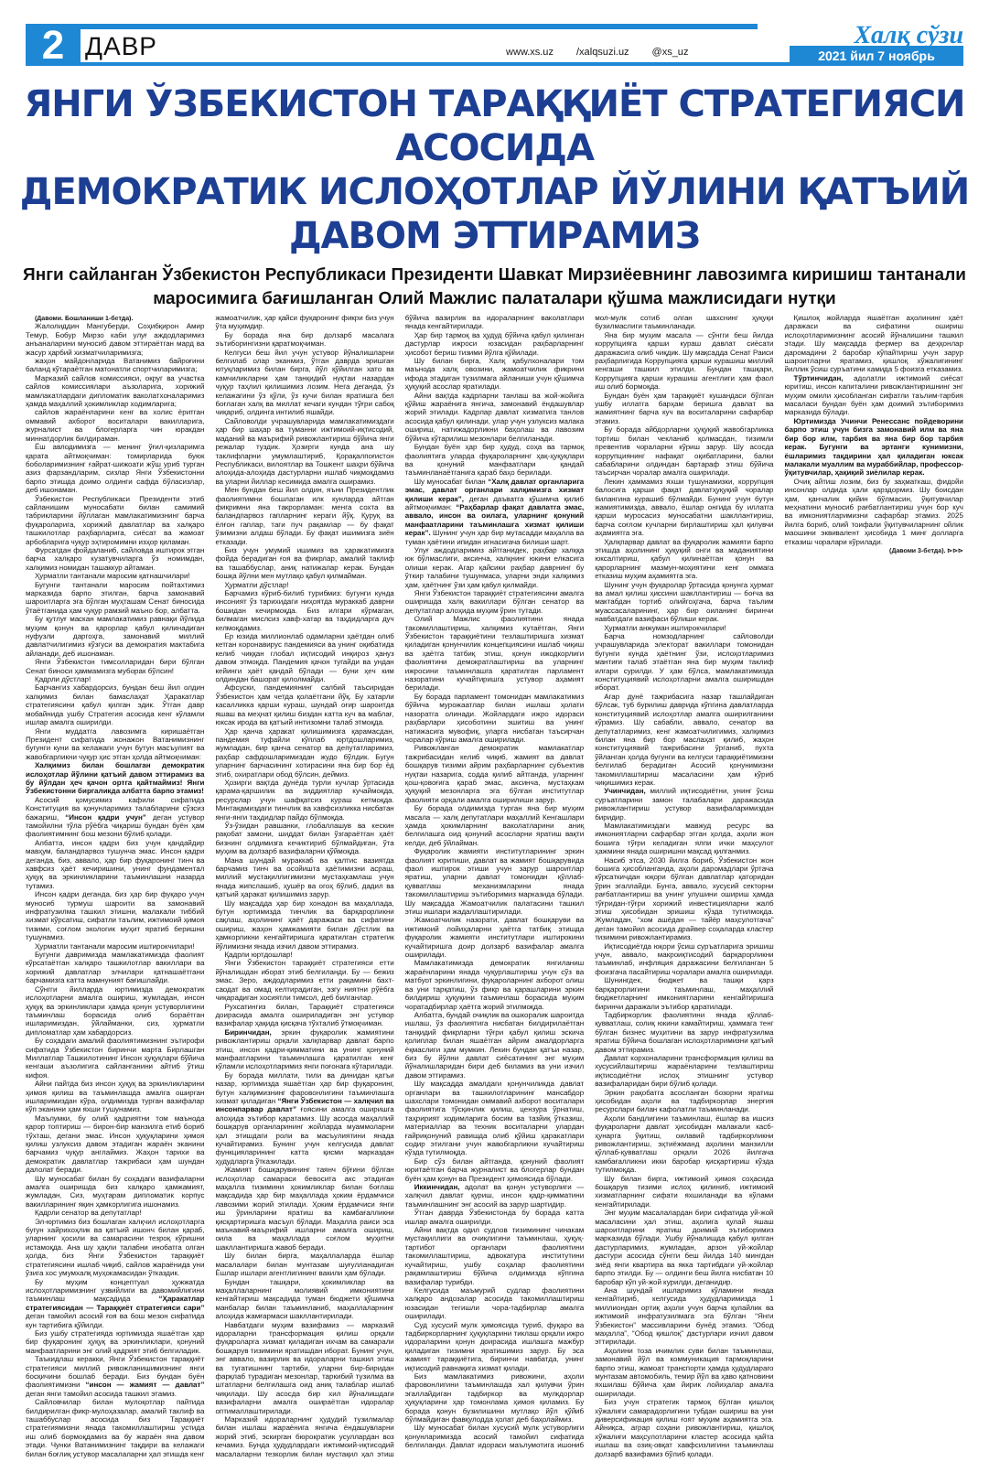2 ДАВР www.xs.uz /xalqsuzi.uz @xs_uz
Халқ сўзи
2021 йил 7 ноябрь
ЯНГИ ЎЗБЕКИСТОН ТАРАҚҚИЁТ СТРАТЕГИЯСИ АСОСИДА
ДЕМОКРАТИК ИСЛОҲОТЛАР ЙЎЛИНИ ҚАТЪИЙ ДАВОМ ЭТТИРАМИЗ
Янги сайланган Ўзбекистон Республикаси Президенти Шавкат Мирзиёевнинг лавозимга киришиш тантанали маросимига бағишланган Олий Мажлис палаталари қўшма мажлисидаги нутқи
(Давоми. Бошланиши 1-бетда).
Жалолиддин Мангуберди, Соҳибқирон Амир Темур, Бобур Мирзо каби улуғ аждодларимиз анъаналарини муносиб давом эттираётган мард ва жасур ҳарбий хизматчиларимизга;
жаҳон майдонларида Ватанимиз байроғини баланд кўтараётган матонатли спортчиларимизга;
Марказий сайлов комиссияси, округ ва участка сайлов комиссиялари аъзоларига, хорижий мамлакатлардаги дипломатик ваколатхоналаримиз ҳамда маҳаллий ҳокимликлар ходимларига;
сайлов жараёнларини кенг ва холис ёритган оммавий ахборот воситалари вакилларига, журналист ва блогерларга чин юракдан миннатдорлик билдираман.
Ёш авлодимизга — менинг ўғил-қизларимга қарата айтмоқчиман: томирларида буюк боболаримизнинг ғайрат-шижоати жўш уриб турган азиз фарзандларим, сизлар Янги Ўзбекистонни барпо этишда доимо олдинги сафда бўласизлар, деб ишонаман.
Ўзбекистон Республикаси Президенти этиб сайланишим муносабати билан самимий табрикларини йўллаган мамлакатимизнинг барча фуқароларига, хорижий давлатлар ва халқаро ташкилотлар раҳбарларига, сиёсат ва жамоат арбобларига чуқур эҳтиромимни изҳор қиламан.
Фурсатдан фойдаланиб, сайловда иштирок этган барча халқаро кузатувчиларга ўз номимдан, халқимиз номидан ташаккур айтаман.
Ҳурматли тантанали маросим қатнашчилари!
Бугунги тантанали маросим пойтахтимиз марказида барпо этилган, барча замонавий шароитларга эга бўлган муҳташам Сенат биносида ўтаётганида ҳам чуқур рамзий маъно бор, албатта.
Бу қутлуғ маскан мамлакатимиз равнақи йўлида муҳим қонун ва қарорлар қабул қилинадиган нуфузли даргоҳга, замонавий миллий давлатчилигимиз кўзгуси ва демократия мактабига айланади, деб ишонаман.
Янги Ўзбекистон тимсолларидан бири бўлган Сенат биноси ҳаммамизга муборак бўлсин!
Қадрли дўстлар!
Барчангиз хабардорсиз, бундан беш йил олдин халқимиз билан бамаслаҳат Ҳаракатлар стратегиясини қабул қилган эдик. Ўтган давр мобайнида ушбу Стратегия асосида кенг кўламли ишлар амалга оширилди.
Янги муддатга лавозимга киришаётган Президент сифатида жонажон Ватанимизнинг бугунги куни ва келажаги учун бутун масъулият ва жавобгарликни чуқур ҳис этган ҳолда айтмоқчиман:
Халқимиз билан бошлаган демократик ислоҳотлар йўлини қатъий давом эттирамиз ва бу йўлдан ҳеч қачон ортга қайтмаймиз! Янги Ўзбекистонни биргаликда албатта барпо этамиз!
Асосий қомусимиз кафили сифатида Конституция ва қонунларимиз талабларини сўзсиз бажариш, “Инсон қадри учун” деган устувор тамойилни тўла рўёбга чиқариш бундан буён ҳам фаолиятимнинг бош мезони бўлиб қолади.
Албатта, инсон қадри биз учун қандайдир мавҳум, баландпарвоз тушунча эмас. Инсон қадри деганда, биз, аввало, ҳар бир фуқаронинг тинч ва хавфсиз ҳаёт кечиришини, унинг фундаментал ҳуқуқ ва эркинликларини таъминлашни назарда тутамиз.
Инсон қадри деганда, биз ҳар бир фуқаро учун муносиб турмуш шароити ва замонавий инфратузилма ташкил этишни, малакали тиббий хизмат кўрсатиш, сифатли таълим, ижтимоий ҳимоя тизими, соғлом экологик муҳит яратиб беришни тушунамиз.
Ҳурматли тантанали маросим иштирокчилари!
Бугунги давримизда мамлакатимизда фаолият кўрсатаётган халқаро ташкилотлар вакиллари ва хорижий давлатлар элчилари қатнашаётгани барчамизга катта мамнуният бағишлайди.
Сўнгги йилларда юртимизда демократик ислоҳотларни амалга ошириш, жумладан, инсон ҳуқуқ ва эркинликлари ҳамда қонун устуворлигини таъминлаш борасида олиб бораётган ишларимиздан, ўйлайманки, сиз, ҳурматли дипломатлар ҳам хабардорсиз.
Бу соҳадаги амалий фаолиятимизнинг эътирофи сифатида Ўзбекистон биринчи марта Бирлашган Миллатлар Ташкилотининг Инсон ҳуқуқлари бўйича кенгаши аъзолигига сайланганини айтиб ўтиш кифоя.
Айни пайтда биз инсон ҳуқуқ ва эркинликларини ҳимоя қилиш ва таъминлашда амалга оширган ишларимиздан кўра, олдимизда турган вазифалар кўп эканини ҳам яхши тушунамиз.
Маълумки, бу олий қадриятни том маънода қарор топтириш — бирон-бир манзилга етиб бориб тўхташ, дегани эмас. Инсон ҳуқуқларини ҳимоя қилиш узлуксиз давом этадиган жараён эканини барчамиз чуқур англаймиз. Жаҳон тарихи ва демократик давлатлар тажрибаси ҳам шундан далолат беради.
Шу муносабат билан бу соҳадаги вазифаларни амалга оширишда биз халқаро ҳамжамият, жумладан, Сиз, муҳтарам дипломатик корпус вакилларининг яқин ҳамкорлигига ишонамиз.
Қадрли сенатор ва депутатлар!
Эл-юртимиз биз бошлаган халқчил ислоҳотларга бугун хайрихоҳлик ва қатъий ишонч билан қараб, уларнинг ҳосили ва самарасини тезроқ кўришни истамоқда. Ана шу ҳақли талабни инобатга олган ҳолда, биз Янги Ўзбекистон тараққиёт стратегиясини ишлаб чиқиб, сайлов жараёнида уни ўзига хос умумхалқ муҳокамасидан ўтказдик.
Бу муҳим концептуал ҳужжатда ислоҳотларимизнинг узвийлиги ва давомийлигини таъминлаш мақсадида “Ҳаракатлар стратегиясидан — Тараққиёт стратегияси сари” деган тамойил асосий ғоя ва бош мезон сифатида кун тартибига қўйилди.
Биз ушбу стратегияда юртимизда яшаётган ҳар бир фуқаронинг ҳуқуқ ва эркинликлари, қонуний манфаатларини энг олий қадрият этиб белгиладик.
Таъкидлаш керакки, Янги Ўзбекистон тараққиёт стратегияси миллий ривожланишимизнинг янги босқичини бошлаб беради. Биз бундан буён фаолиятимизни “инсон — жамият — давлат” деган янги тамойил асосида ташкил этамиз.
Сайловчилар билан мулоқотлар пайтида билдирилган фикр-мулоҳазалар, амалий таклиф ва ташаббуслар асосида биз Тараққиёт стратегиямизни янада такомиллаштириш устида иш олиб бормоқдамиз ва бу жараён яна давом этади. Чунки Ватанимизнинг тақдири ва келажаги билан боғлиқ устувор масалаларни ҳал этишда кенг жамоатчилик, ҳар қайси фуқаронинг фикри биз учун ўта муҳимдир.
Бу борада яна бир долзарб масалага эътиборингизни қаратмоқчиман.
Келгуси беш йил учун устувор йўналишларни белгилаб олар эканмиз, ўтган даврда эришган ютуқларимиз билан бирга, йўл қўйилган хато ва камчиликларни ҳам танқидий нуқтаи назардан чуқур таҳлил қилишимиз лозим. Нега деганда, ўз келажагини ўз қўли, ўз кучи билан яратишга бел боғлаган халқ ва миллат кечаги кундан тўғри сабоқ чиқариб, олдинга интилиб яшайди.
Сайловолди учрашувларида мамлакатимиздаги ҳар бир шаҳар ва туманни ижтимоий-иқтисодий, маданий ва маърифий ривожлантириш бўйича янги режалар туздик. Ҳозирги кунда ана шу таклифларни умумлаштириб, Қорақалпоғистон Республикаси, вилоятлар ва Тошкент шаҳри бўйича алоҳида-алоҳида дастурларни ишлаб чиқмоқдамиз ва уларни йиллар кесимида амалга оширамиз.
Мен бундан беш йил олдин, яъни Президентлик фаолиятимни бошлаган илк кунларда айтган фикримни яна такрорламан: менга сохта ва баландпарвоз гапларнинг кераги йўқ. Қуруқ ва ёлғон гаплар, таги пуч рақамлар — бу фақат ўзимизни алдаш бўлади. Бу фақат ишимизга зиён етказади.
Биз учун умумий ишимиз ва ҳаракатимизга фойда берадиган ғоя ва фикрлар, амалий таклиф ва ташаббуслар, аниқ натижалар керак. Бундан бошқа йўлни мен мутлақо қабул қилмайман.
Ҳурматли дўстлар!
Барчамиз кўриб-билиб турибмиз: бугунги кунда инсоният ўз тарихидаги ниҳоятда мураккаб даврни бошидан кечирмоқда. Биз илгари кўрмаган, билмаган мислсиз хавф-хатар ва таҳдидларга дуч келмоқдамиз.
Ер юзида миллионлаб одамларни ҳаётдан олиб кетган коронавирус пандемияси ва унинг оқибатида келиб чиққан глобал иқтисодий инқироз ҳануз давом этмоқда. Пандемия қачон тугайди ва ундан кейинги ҳаёт қандай бўлади — буни ҳеч ким олдиндан башорат қилолмайди.
Афсуски, пандемиянинг салбий таъсиридан Ўзбекистон ҳам четда қолаётгани йўқ. Бу хатарли касалликка қарши кураш, шундай оғир шароитда яшаш ва меҳнат қилиш биздан катта куч ва маблағ, юксак ирода ва қатъий интизомни талаб этмоқда.
Ҳар қанча ҳаракат қилишимизга қарамасдан, пандемия туфайли кўплаб юртдошларимиз, жумладан, бир қанча сенатор ва депутатларимиз, раҳбар сафдошларимиздан жудо бўлдик. Бугун уларнинг барчасининг хотирасини яна бир бор ёд этиб, охиратлари обод бўлсин, деймиз.
Ҳозирги вақтда дунёда турли кучлар ўртасида қарама-қаршилик ва зиддиятлар кучаймоқда, ресурслар учун шафқатсиз кураш кетмоқда. Минтақамиздаги тинчлик ва хавфсизликка нисбатан янги-янги таҳдидлар пайдо бўлмоқда.
Ўз-ўзидан равшанки, глобаллашув ва кескин рақобат замони, шиддат билан ўзгараётган ҳаёт бизнинг олдимизга кечиктириб бўлмайдиган, ўта муҳим ва долзарб вазифаларни қўймоқда.
Мана шундай мураккаб ва қалтис вазиятда барчамиз тинч ва осойишта ҳаётимизни асраш, миллий мустақиллигимизни мустаҳкамлаш учун янада жипслашиб, ҳушёр ва огоҳ бўлиб, дадил ва қатъий ҳаракат қилишимиз зарур.
Шу мақсадда ҳар бир хонадон ва маҳаллада, бутун юртимизда тинчлик ва барқарорликни сақлаш, аҳолининг ҳаёт даражаси ва сифатини ошириш, жаҳон ҳамжамияти билан дўстлик ва ҳамкорликни кенгайтиришга қаратилган стратегик йўлимизни янада изчил давом эттирамиз.
Қадрли юртдошлар!
Янги Ўзбекистон тараққиёт стратегияси етти йўналишдан иборат этиб белгиланди. Бу — бежиз эмас. Зеро, аждодларимиз етти рақамини бахт-саодат ва омад келтирадиган, эзгу ниятни рўёбга чиқарадиган хосиятли тимсол, деб билганлар.
Рухсатингиз билан, Тараққиёт стратегияси доирасида амалга ошириладиган энг устувор вазифалар ҳақида қисқача тўхталиб ўтмоқчиман.
Биринчидан, эркин фуқаролик жамиятини ривожлантириш орқали халқпарвар давлат барпо этиш, инсон қадри-қимматини ва унинг қонуний манфаатларини таъминлашга қаратилган кенг кўламли ислоҳотларимиз янги поғонага кўтарилади.
Бу борада миллати, тили ва динидан қатъи назар, юртимизда яшаётган ҳар бир фуқаронинг, бутун халқимизнинг фаровонлигини таъминлашга хизмат қиладиган “Янги Ўзбекистон — халқчил ва инсонпарвар давлат” ғоясини амалга оширишга алоҳида эътибор қаратамиз. Шу асосда маҳаллий бошқарув органларининг жойларда муаммоларни ҳал этишдаги роли ва масъулиятини янада кучайтирамиз. Бунинг учун келгусида давлат функцияларининг катта қисми марказдан ҳудудларга ўтказилади.
Жамият бошқарувининг таянч бўғини бўлган ислоҳотлар самараси бевосита акс этадиган маҳалла тизимини ҳокимликлар билан боғлаш мақсадида ҳар бир маҳаллада ҳоким ёрдамчиси лавозими жорий этилади. Ҳоким ёрдамчиси янги иш ўринларини яратиш ва камбағалликни қисқартиришга масъул бўлади. Маҳалла раиси эса маънавий-маърифий ишларни амалга ошириш, оила ва маҳаллада соғлом муҳитни шакллантиришга жавоб беради.
Шу билан бирга, маҳаллаларда ёшлар масалалари билан мунтазам шуғулланадиган Ёшлар ишлари агентлигининг вакили ҳам бўлади.
Бундан ташқари, ҳокимликлар ва маҳаллаларнинг молиявий имкониятини кенгайтириш мақсадида туман бюджети қўшимча манбалар билан таъминланиб, маҳаллаларнинг алоҳида жамғармаси шакллантирилади.
Навбатдаги муҳим вазифамиз — марказий идораларни трансформация қилиш орқали фуқароларга хизмат қиладиган ихчам ва самарали бошқарув тизимини яратишдан иборат. Бунинг учун, энг аввало, вазирлик ва идораларни ташкил этиш ва тугатишнинг тартиби, уларни бир-биридан фарқлаб турадиган мезонлар, таркибий тузилма ва штатларни белгилашга оид аниқ талаблар ишлаб чиқилади. Шу асосда бир хил йўналишдаги вазифаларни амалга ошираётган идоралар оптималлаштирилади.
Марказий идораларнинг ҳудудий тузилмалар билан ишлаш жараёнига янгича ёндашувларни жорий этиб, эскирган бюрократик усуллардан воз кечамиз. Бунда ҳудудлардаги ижтимоий-иқтисодий масалаларни тезкорлик билан мустақил ҳал этиш бўйича вазирлик ва идораларнинг ваколатлари янада кенгайтирилади.
Ҳар бир тармоқ ва ҳудуд бўйича қабул қилинган дастурлар ижроси юзасидан раҳбарларнинг ҳисобот бериш тизими йўлга қўйилади.
Шу билан бирга, Халқ қабулхоналари том маънода халқ овозини, жамоатчилик фикрини ифода этадиган тузилмага айланиши учун қўшимча ҳуқуқий асослар яратилади.
Айни вақтда кадрларни танлаш ва жой-жойига қўйиш жараёнига янгича, замонавий ёндашувлар жорий этилади. Кадрлар давлат хизматига танлов асосида қабул қилинади, улар учун узлуксиз малака ошириш, натижадорликни баҳолаш ва лавозим бўйича кўтарилиш мезонлари белгиланади.
Бундан буён ҳар бир ҳудуд, соҳа ва тармоқ фаолиятига уларда фуқароларнинг ҳақ-ҳуқуқлари ва қонуний манфаатлари қандай таъминланаётганига қараб баҳо берилади.
Шу муносабат билан “Халқ давлат органларига эмас, давлат органлари халқимизга хизмат қилиши керак”, деган даъватга қўшимча қилиб айтмоқчиман: “Раҳбарлар фақат давлатга эмас, аввало, инсон ва оилага, уларнинг қонуний манфаатларини таъминлашга хизмат қилиши керак”. Шунинг учун ҳар бир мутасадди маҳалла ва туман ҳаётини ипидан игнасигача билиши шарт.
Улуғ аждодларимиз айтганидек, раҳбар халққа юк бўлмаслиги, аксинча, халқнинг юкини елкасига олиши керак. Агар қайсики раҳбар даврнинг бу ўткир талабини тушунмаса, уларни энди халқимиз ҳам, ҳаётнинг ўзи ҳам қабул қилмайди.
Янги Ўзбекистон тараққиёт стратегиясини амалга оширишда халқ вакиллари бўлган сенатор ва депутатлар алоҳида муҳим ўрин тутади.
Олий Мажлис фаолиятини янада такомиллаштириш, халқимиз кутаётган, Янги Ўзбекистон тараққиётини тезлаштиришга хизмат қиладиган қонунчилик концепциясини ишлаб чиқиш ва ҳаётга татбиқ этиш, қонун ижодкорлиги фаолиятини демократлаштириш ва уларнинг ижросини таъминлашга қаратилган парламент назоратини кучайтиришга устувор аҳамият берилади.
Бу борада парламент томонидан мамлакатимиз бўйича мурожаатлар билан ишлаш ҳолати назоратга олинади. Жойлардаги ижро идораси раҳбарлари ҳисоботини эшитиш ва унинг натижасига мувофиқ, уларга нисбатан таъсирчан чоралар кўриш амалга оширилади.
Ривожланган демократик мамлакатлар тажрибасидан келиб чиқиб, жамият ва давлат бошқарув тизими айрим раҳбарларнинг субъектив нуқтаи назарига, содда қилиб айтганда, уларнинг қош-қовоғига қараб эмас, аксинча, мустаҳкам ҳуқуқий мезонларга эга бўлган институтлар фаолияти орқали амалга оширилиши зарур.
Бу борада олдимизда турган яна бир муҳим масала — халқ депутатлари маҳаллий Кенгашлари ҳамда ҳокимларнинг ваколатларини аниқ белгилашга оид қонуний асосларни яратиш вақти келди, деб ўйлайман.
Фуқаролик жамияти институтларининг эркин фаолият юритиши, давлат ва жамият бошқарувида фаол иштирок этиши учун зарур шароитлар яратиш, уларни давлат томонидан қўллаб-қувватлаш механизмларини янада такомиллаштириш эътиборимиз марказида бўлади. Шу мақсадда Жамоатчилик палатасини ташкил этиш ишлари жадаллаштирилади.
Жамоатчилик назорати, давлат бошқаруви ва ижтимоий лойиҳаларни ҳаётга татбиқ этишда фуқаролик жамияти институтлари иштирокини кучайтиришга доир долзарб вазифалар амалга оширилади.
Мамлакатимизда демократик янгиланиш жараёнларини янада чуқурлаштириш учун сўз ва матбуот эркинлигини, фуқароларнинг ахборот олиш ва уни тарқатиш, ўз фикр ва қарашларини эркин билдириш ҳуқуқини таъминлаш борасида муҳим чоратадбирлар ҳаётга жорий этилмоқда.
Албатта, бундай очиқлик ва ошкоралик шароитда ишлаш, ўз фаолиятига нисбатан билдирилаётган танқидий фикрларни тўғри қабул қилиш эскича қолиплар билан яшаётган айрим амалдорларга ёқмаслиги ҳам мумкин. Лекин бундан қатъи назар, биз бу йўлни давлат сиёсатининг энг муҳим йўналишларидан бири деб биламиз ва уни изчил давом эттирамиз.
Шу мақсадда амалдаги қонунчиликда давлат органлари ва ташкилотларининг мансабдор шахслари томонидан оммавий ахборот воситалари фаолиятига тўсқинлик қилиш, цензура ўрнатиш, таҳририят ходимларига босим ва тазйиқ ўтказиш, материаллар ва техник воситаларни улардан ғайриқонуний равишда олиб қўйиш ҳаракатлари содир этилгани учун жавобгарликни кучайтириш кўзда тутилмоқда.
Бир сўз билан айтганда, қонуний фаолият юритаётган барча журналист ва блогерлар бундан буён ҳам қонун ва Президент ҳимоясида бўлади.
Иккинчидан, адолат ва қонун устуворлиги — халқчил давлат қуриш, инсон қадр-қимматини таъминлашнинг энг асосий ва зарур шартидир.
Ўтган даврда Ўзбекистонда бу борада катта ишлар амалга оширилди.
Айни вақтда одил судлов тизимининг чинакам мустақиллиги ва очиқлигини таъминлаш, ҳуқуқ-тартибот органлари фаолиятини такомиллаштириш, адвокатура институтини кучайтириш, ушбу соҳалар фаолиятини рақамлаштириш бўйича олдимизда кўпгина вазифалар турибди.
Келгусида маъмурий судлар фаолиятини халқаро андозалар асосида такомиллаштириш юзасидан тегишли чора-тадбирлар амалга оширилади.
Суд хусусий мулк ҳимоясида туриб, фуқаро ва тадбиркорларнинг ҳуқуқларини тиклаш орқали ижро идораларини қонун доирасида ишлашга мажбур қиладиган тизимни яратишимиз зарур. Бу эса жамият тараққиётига, биринчи навбатда, унинг иқтисодий равнақига хизмат қилади.
Биз мамлакатимиз ривожини, аҳоли фаровонлигини таъминлашда хал қилувчи ўрин эгаллайдиган тадбиркор ва мулкдорлар ҳуқуқларини ҳар томонлама ҳимоя қиламиз. Бу борада қонун бузилишини мутлақо йўл қўйиб бўлмайдиган фавқулодда ҳолат деб баҳолаймиз.
Шу муносабат билан хусусий мулк устуворлиги қонунларимизда асосий тамойил сифатида белгиланди. Давлат идораси маълумотига ишониб мол-мулк сотиб олган шахснинг ҳуқуқи бузилмаслиги таъминланади.
Яна бир муҳим масала — сўнгги беш йилда коррупцияга қарши кураш давлат сиёсати даражасига олиб чиқдик. Шу мақсадда Сенат Раиси раҳбарлигида Коррупцияга қарши курашиш миллий кенгаши ташкил этилди. Бундан ташқари, Коррупцияга қарши курашиш агентлиги ҳам фаол иш олиб бормоқда.
Бундан буён ҳам тараққиёт кушандаси бўлган ушбу иллатга барҳам беришга давлат ва жамиятнинг барча куч ва воситаларини сафарбар этамиз.
Бу борада айбдорларни ҳуқуқий жавобгарликка тортиш билан чекланиб қолмасдан, тизимли превентив чораларни кўриш зарур. Шу асосда коррупциянинг нафақат оқибатларини, балки сабабларини олдиндан бартараф этиш бўйича таъсирчан чоралар амалга оширилади.
Лекин ҳаммамиз яхши тушунамизки, коррупция балосига қарши фақат давлатҳуқуқий чоралар билангина курашиб бўлмайди. Бунинг учун бутун жамиятимизда, аввало, ёшлар онгида бу иллатга қарши муросасиз муносабатни шакллантириш, барча соғлом кучларни бирлаштириш ҳал қилувчи аҳамиятга эга.
Ҳалқпарвар давлат ва фуқаролик жамияти барпо этишда аҳолининг ҳуқуқий онги ва маданиятини юксалтириш, қабул қилинаётган қонун ва қарорларнинг мазмун-моҳиятини кенг оммага етказиш муҳим аҳамиятга эга.
Шунинг учун фуқаролар ўртасида қонунга ҳурмат ва амал қилиш ҳиссини шакллантириш — боғча ва мактабдан тортиб олийгоҳгача, барча таълим муассасаларининг, ҳар бир оиланинг биринчи навбатдаги вазифаси бўлиши керак.
Ҳурматли анжуман иштирокчилари!
Барча номзодларнинг сайловолди учрашувларида электорат вакиллари томонидан бугунги кунда ҳаётнинг ўзи, ислоҳотларимиз мантиғи талаб этаётган яна бир муҳим таклиф илгари сурилди. У ҳам бўлса, мамлакатимизда конституциявий ислоҳотларни амалга оширишдан иборат.
Агар дунё тажрибасига назар ташлайдиган бўлсак, туб бурилиш даврида кўпгина давлатларда конституциявий ислоҳотлар амалга оширилганини кўрамиз. Шу сабабли, аввало, сенатор ва депутатларимиз, кенг жамоатчилигимиз, халқимиз билан яна бир бор маслаҳат қилиб, жаҳон конституциявий тажрибасини ўрганиб, пухта ўйланган ҳолда бугунги ва келгуси тараққиётимизни белгилаб берадиган Асосий қонунимизни такомиллаштириш масаласини ҳам кўриб чиқишимиз керак.
Учинчидан, миллий иқтисодиётни, унинг ўсиш суръатларини замон талабалари даражасида ривожлантириш устувор вазифаларимиздан биридир.
Мамлакатимиздаги мавжуд ресурс ва имкониятларни сафарбар этган ҳолда, аҳоли жон бошига тўғри келадиган ялпи ички маҳсулот ҳажмини янада оширишни мақсад қилганмиз.
Насиб этса, 2030 йилга бориб, Ўзбекистон жон бошига ҳисобланганда, аҳоли даромадлари ўртача кўрсаткичдан юқори бўлган давлатлар қаторидан ўрин эгаллайди. Бунга, аввало, хусусий секторни рағбатлантириш ва унинг улушини ошириш ҳамда тўғридан-тўғри хорижий инвестицияларни жалб этиш ҳисобидан эришиш кўзда тутилмоқда. Жумладан, “хом ашёдан — тайёр маҳсулотгача” деган тамойил асосида драйвер соҳаларда кластер тизимини ривожлантирамиз.
Иқтисодиётда юқори ўсиш суръатларига эришиш учун, аввало, макроиқтисодий барқарорликни таъминлаб, инфляция даражасини белгиланган 5 фоизгача пасайтириш чоралари амалга оширилади.
Шунингдек, бюджет ва ташқи қарз барқарорлигини таъминлаш, маҳаллий бюджетларнинг имкониятларини кенгайтиришга биринчи даражали эътибор қаратилади.
Тадбиркорлик фаолиятини янада қўллаб-қувватлаш, солиқ юкини камайтириш, ҳаммага тенг бўлган бизнес муҳитини ва зарур инфратузилма яратиш бўйича бошлаган ислоҳотларимизни қатъий давом эттирамиз.
Давлат корхоналарини трансформация қилиш ва хусусийлаштириш жараёнларини тезлаштириш иқтисодиётни ислоҳ этишнинг устувор вазифаларидан бири бўлиб қолади.
Эркин рақобатга асосланган бозорни яратиш ҳисобидан аҳоли ва тадбиркорлар энергия ресурслари билан кафолатли таъминланади.
Аҳоли бандлигини таъминлаш, ёшлар ва ишсиз фуқароларни давлат ҳисобидан малакали касб-ҳунарга ўқитиш, оилавий тадбиркорликни ривожлантириш, эҳтиёжманд аҳолини манзилли қўллаб-қувватлаш орқали 2026 йилгача камбағалликни икки баробар қисқартириш кўзда тутилмоқда.
Шу билан бирга, ижтимоий ҳимоя соҳасида бошқарув тизими ислоҳ қилиниб, ижтимоий хизматларнинг сифати яхшиланади ва кўлами кенгайтирилади.
Энг муҳим масалалардан бири сифатида уй-жой масаласини ҳал этиш, аҳолига қулай яшаш шароитларини яратиш доимий эътиборимиз марказида бўлади. Ушбу йўналишда қабул қилган дастурларимиз, жумладан, арзон уй-жойлар дастури асосида сўнгги беш йилда 140 мингдан зиёд янги квартира ва якка тартибдаги уй-жойлар барпо этилди. Бу — олдинги беш йилга нисбатан 10 баробар кўп уй-жой курилди, деганидир.
Ана шундай ишларимиз кўламини янада кенгайтириб, келгусида ҳудудларимизда 1 миллиондан ортиқ аҳоли учун барча қулайлик ва ижтимоий инфратузилмага эга бўлган “Янги Ўзбекистон” массивларини бунёд этамиз. “Обод маҳалла”, “Обод қишлоқ” дастурлари изчил давом эттирилади.
Аҳолини тоза ичимлик суви билан таъминлаш, замонавий йўл ва коммуникация тармоқларини барпо этиш, жамоат транспорти ҳамда ҳудудларaro мунтазам автомобиль, темир йўл ва ҳаво қатновини яхшилаш бўйича ҳам йирик лойиҳалар амалга оширилади.
Биз учун стратегик тармоқ бўлган қишлоқ хўжалиги самарадорлигини тубдан ошириш ва уни диверсификация қилиш ғоят муҳим аҳамиятга эга. Айниқса, аграр соҳани ривожлантириш, қишлоқ хўжалиги маҳсулотларини кластер асосида қайта ишлаш ва озиқ-овқат хавфсизлигини таъминлаш долзарб вазифамиз бўлиб қолади.
Қишлоқ жойларда яшаётган аҳолининг ҳаёт даражаси ва сифатини ошириш ислоҳотларимизнинг асосий йўналишини ташкил этади. Шу мақсадда фермер ва деҳқонлар даромадини 2 баробар кўпайтириш учун зарур шароитларни яратамиз, қишлоқ хўжалигининг йиллик ўсиш суръатини камида 5 фоизга етказамиз.
Тўртинчидан, адолатли ижтимоий сиёсат юритиш, инсон капиталини ривожлантиришнинг энг муҳим омили ҳисобланган сифатли таълим-тарбия масаласи бундан буён ҳам доимий эътиборимиз марказида бўлади.
Юртимизда Учинчи Ренессанс пойдеворини барпо этиш учун бизга замонавий илм ва яна бир бор илм, тарбия ва яна бир бор тарбия керак. Бугунги ва эртанги кунимизни, ёшларимиз тақдирини ҳал қиладиган юксак малакали муаллим ва мураббийлар, профессор-ўқитувчилар, ҳақиқий зиёлилар керак.
Очиқ айтиш лозим, биз бу заҳматкаш, фидойи инсонлар олдида ҳали қарздормиз. Шу боисдан ҳам, қанчалик қийин бўлмасин, ўқитувчилар меҳнатини муносиб рағбатлантириш учун бор куч ва имкониятларимизни сафарбар этамиз. 2025 йилга бориб, олий тоифали ўқитувчиларнинг ойлик маошини эквивалент ҳисобида 1 минг долларга етказиш чоралари кўрилади.
(Давоми 3-бетда). ⊳⊳⊳